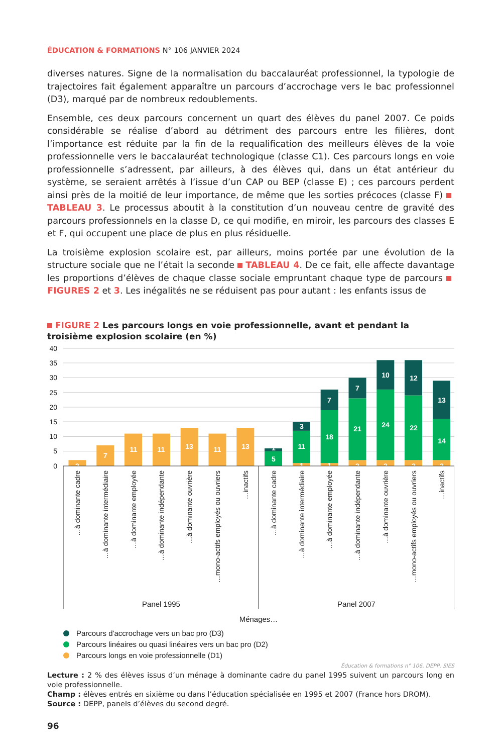ÉDUCATION & FORMATIONS N° 106 JANVIER 2024
diverses natures. Signe de la normalisation du baccalauréat professionnel, la typologie de trajectoires fait également apparaître un parcours d’accrochage vers le bac professionnel (D3), marqué par de nombreux redoublements.
Ensemble, ces deux parcours concernent un quart des élèves du panel 2007. Ce poids considérable se réalise d’abord au détriment des parcours entre les filières, dont l’importance est réduite par la fin de la requalification des meilleurs élèves de la voie professionnelle vers le baccalauréat technologique (classe C1). Ces parcours longs en voie professionnelle s’adressent, par ailleurs, à des élèves qui, dans un état antérieur du système, se seraient arrêtés à l’issue d’un CAP ou BEP (classe E) ; ces parcours perdent ainsi près de la moitié de leur importance, de même que les sorties précoces (classe F) TABLEAU 3. Le processus aboutit à la constitution d’un nouveau centre de gravité des parcours professionnels en la classe D, ce qui modifie, en miroir, les parcours des classes E et F, qui occupent une place de plus en plus résiduelle.
La troisième explosion scolaire est, par ailleurs, moins portée par une évolution de la structure sociale que ne l’était la seconde TABLEAU 4. De ce fait, elle affecte davantage les proportions d’élèves de chaque classe sociale empruntant chaque type de parcours FIGURES 2 et 3. Les inégalités ne se réduisent pas pour autant : les enfants issus de
FIGURE 2 Les parcours longs en voie professionnelle, avant et pendant la troisième explosion scolaire (en %)
40
35
30
25
20
15
10
5
0
2
7
11
11
13
11
13
1
5
3
11
1
7
18
1
7
21
2
10
24
2
12
22
2
13
14
2
…à dominante cadre
…à dominante intermédiaire
…à dominante employée
…à dominante indépendante
…à dominante ouvrière
…mono-actifs employés ou ouvriers
…inactifs
…à dominante cadre
…à dominante intermédiaire
…à dominante employée
…à dominante indépendante
…à dominante ouvrière
…mono-actifs employés ou ouvriers
…inactifs
Panel 1995
Panel 2007
Ménages…
Parcours d'accrochage vers un bac pro (D3)
Parcours linéaires ou quasi linéaires vers un bac pro (D2)
Parcours longs en voie professionnelle (D1)
Éducation & formations n° 106, DEPP, SIES
Lecture : 2 % des élèves issus d’un ménage à dominante cadre du panel 1995 suivent un parcours long en voie professionnelle.
Champ : élèves entrés en sixième ou dans l’éducation spécialisée en 1995 et 2007 (France hors DROM).
Source : DEPP, panels d’élèves du second degré.
96